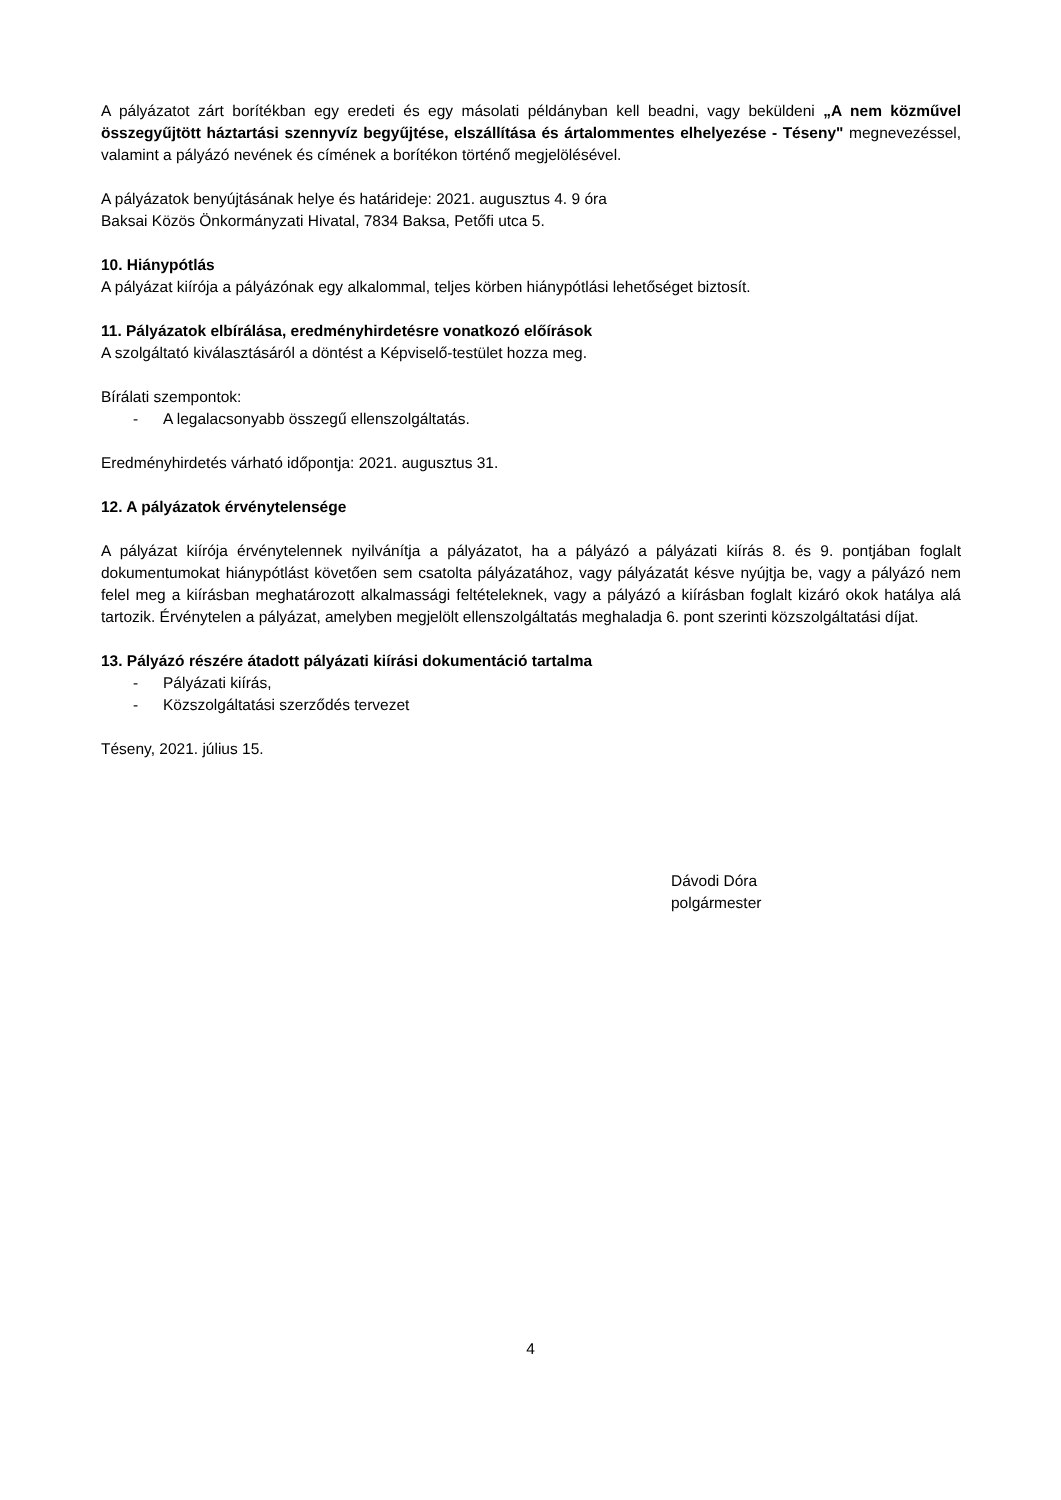A pályázatot zárt borítékban egy eredeti és egy másolati példányban kell beadni, vagy beküldeni „A nem közművel összegyűjtött háztartási szennyvíz begyűjtése, elszállítása és ártalommentes elhelyezése - Téseny" megnevezéssel, valamint a pályázó nevének és címének a borítékon történő megjelölésével.
A pályázatok benyújtásának helye és határideje: 2021. augusztus 4. 9 óra
Baksai Közös Önkormányzati Hivatal, 7834 Baksa, Petőfi utca 5.
10. Hiánypótlás
A pályázat kiírója a pályázónak egy alkalommal, teljes körben hiánypótlási lehetőséget biztosít.
11. Pályázatok elbírálása, eredményhirdetésre vonatkozó előírások
A szolgáltató kiválasztásáról a döntést a Képviselő-testület hozza meg.
Bírálati szempontok:
- A legalacsonyabb összegű ellenszolgáltatás.
Eredményhirdetés várható időpontja: 2021. augusztus 31.
12. A pályázatok érvénytelensége
A pályázat kiírója érvénytelennek nyilvánítja a pályázatot, ha a pályázó a pályázati kiírás 8. és 9. pontjában foglalt dokumentumokat hiánypótlást követően sem csatolta pályázatához, vagy pályázatát késve nyújtja be, vagy a pályázó nem felel meg a kiírásban meghatározott alkalmassági feltételeknek, vagy a pályázó a kiírásban foglalt kizáró okok hatálya alá tartozik. Érvénytelen a pályázat, amelyben megjelölt ellenszolgáltatás meghaladja 6. pont szerinti közszolgáltatási díjat.
13. Pályázó részére átadott pályázati kiírási dokumentáció tartalma
- Pályázati kiírás,
- Közszolgáltatási szerződés tervezet
Téseny, 2021. július 15.
Dávodi Dóra
polgármester
4